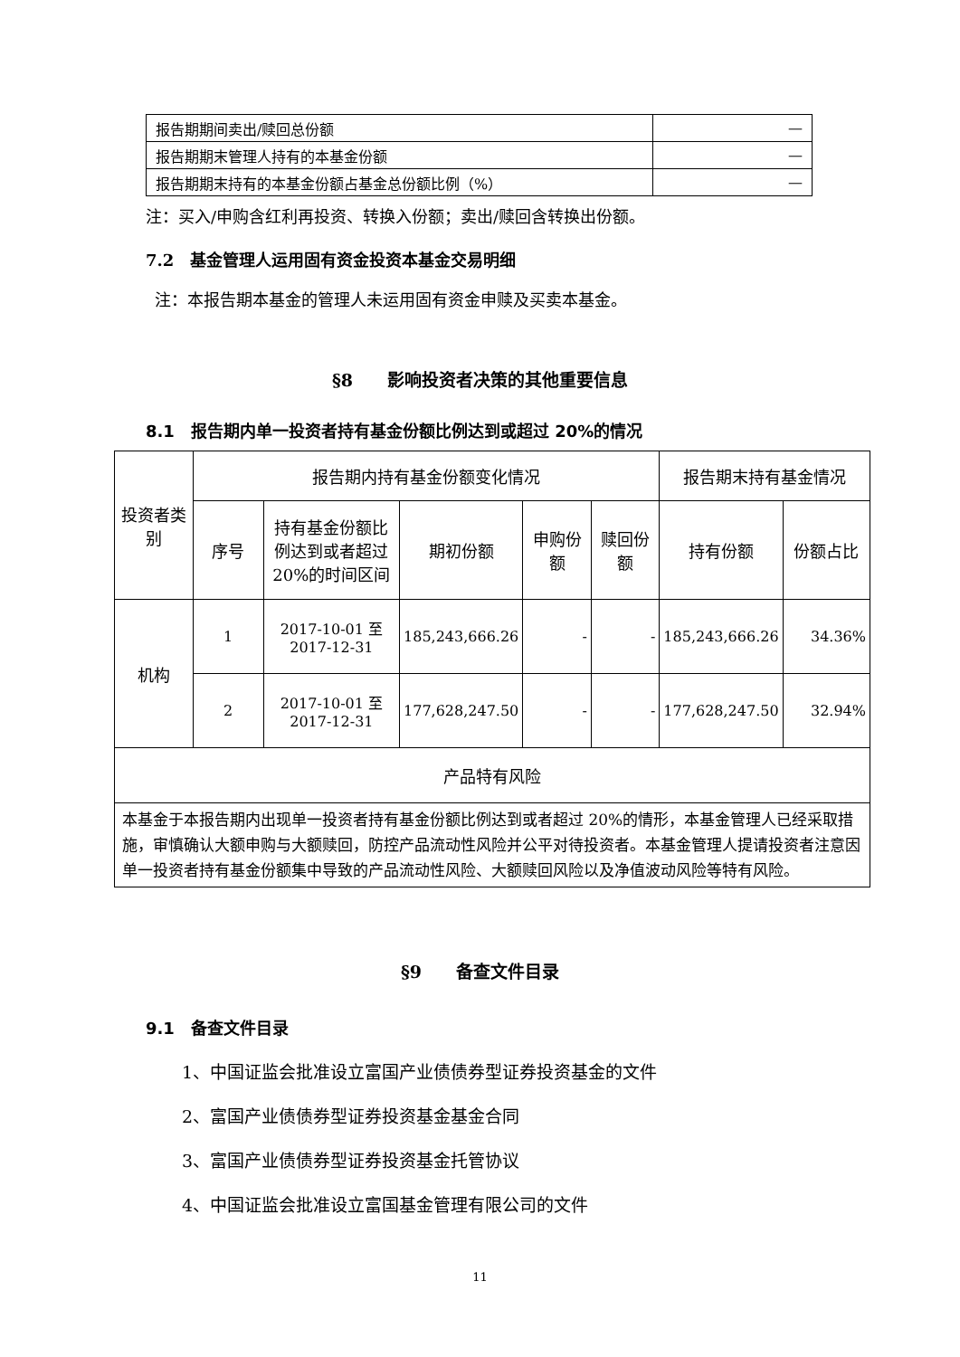| 报告期期间卖出/赎回总份额 | — |
| 报告期期末管理人持有的本基金份额 | — |
| 报告期期末持有的本基金份额占基金总份额比例（%） | — |
注：买入/申购含红利再投资、转换入份额；卖出/赎回含转换出份额。
7.2　基金管理人运用固有资金投资本基金交易明细
注：本报告期本基金的管理人未运用固有资金申赎及买卖本基金。
§8　　影响投资者决策的其他重要信息
8.1　报告期内单一投资者持有基金份额比例达到或超过 20%的情况
| 投资者类别 | 报告期内持有基金份额变化情况 | | | | | 报告期末持有基金情况 | |
| | 序号 | 持有基金份额比例达到或者超过 20%的时间区间 | 期初份额 | 申购份额 | 赎回份额 | 持有份额 | 份额占比 |
| 机构 | 1 | 2017-10-01 至 2017-12-31 | 185,243,666.26 | - | - | 185,243,666.26 | 34.36% |
| | 2 | 2017-10-01 至 2017-12-31 | 177,628,247.50 | - | - | 177,628,247.50 | 32.94% |
| 产品特有风险 | | | | | | | |
| 本基金于本报告期内出现单一投资者持有基金份额比例达到或者超过 20%的情形，本基金管理人已经采取措施，审慎确认大额申购与大额赎回，防控产品流动性风险并公平对待投资者。本基金管理人提请投资者注意因单一投资者持有基金份额集中导致的产品流动性风险、大额赎回风险以及净值波动风险等特有风险。 | | | | | | | |
§9　　备查文件目录
9.1　备查文件目录
1、中国证监会批准设立富国产业债债券型证券投资基金的文件
2、富国产业债债券型证券投资基金基金合同
3、富国产业债债券型证券投资基金托管协议
4、中国证监会批准设立富国基金管理有限公司的文件
11